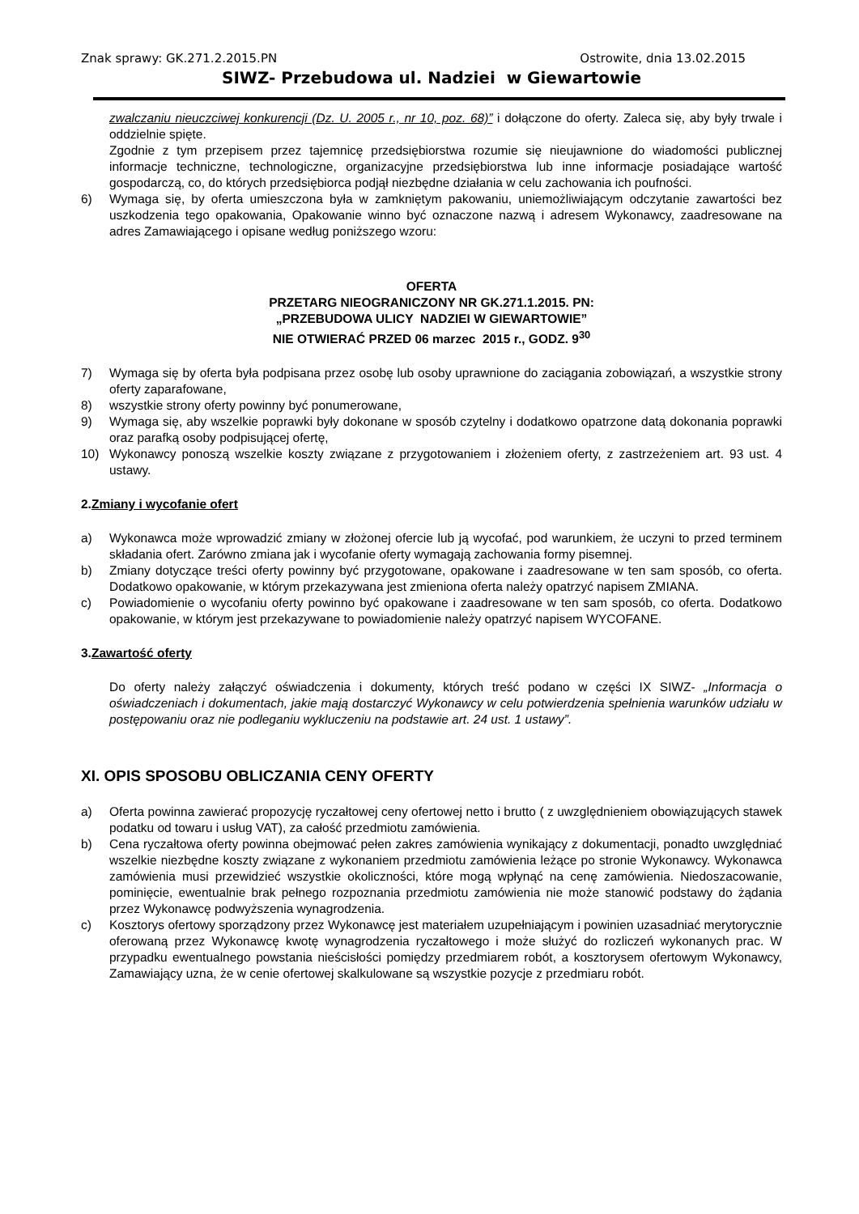Znak sprawy: GK.271.2.2015.PN Ostrowite, dnia 13.02.2015
SIWZ- Przebudowa ul. Nadziei w Giewartowie
zwalczaniu nieuczciwej konkurencji (Dz. U. 2005 r., nr 10, poz. 68)” i dołączone do oferty. Zaleca się, aby były trwale i oddzielnie spięte.
Zgodnie z tym przepisem przez tajemnicę przedsiębiorstwa rozumie się nieujawnione do wiadomości publicznej informacje techniczne, technologiczne, organizacyjne przedsiębiorstwa lub inne informacje posiadające wartość gospodarczą, co, do których przedsiębiorca podjął niezbędne działania w celu zachowania ich poufności.
6) Wymaga się, by oferta umieszczona była w zamkniętym pakowaniu, uniemożliwiającym odczytanie zawartości bez uszkodzenia tego opakowania, Opakowanie winno być oznaczone nazwą i adresem Wykonawcy, zaadresowane na adres Zamawiającego i opisane według poniższego wzoru:
OFERTA
PRZETARG NIEOGRANICZONY NR GK.271.1.2015. PN:
„PRZEBUDOWA ULICY NADZIEI W GIEWARTOWIE”
NIE OTWIERAĆ PRZED 06 marzec 2015 r., GODZ. 9<sup>30</sup>
7) Wymaga się by oferta była podpisana przez osobę lub osoby uprawnione do zaciągania zobowiązań, a wszystkie strony oferty zaparafowane,
8) wszystkie strony oferty powinny być ponumerowane,
9) Wymaga się, aby wszelkie poprawki były dokonane w sposób czytelny i dodatkowo opatrzone datą dokonania poprawki oraz parafką osoby podpisującej ofertę,
10) Wykonawcy ponoszą wszelkie koszty związane z przygotowaniem i złożeniem oferty, z zastrzeżeniem art. 93 ust. 4 ustawy.
2.Zmiany i wycofanie ofert
a) Wykonawca może wprowadzić zmiany w złożonej ofercie lub ją wycofać, pod warunkiem, że uczyni to przed terminem składania ofert. Zarówno zmiana jak i wycofanie oferty wymagają zachowania formy pisemnej.
b) Zmiany dotyczące treści oferty powinny być przygotowane, opakowane i zaadresowane w ten sam sposób, co oferta. Dodatkowo opakowanie, w którym przekazywana jest zmieniona oferta należy opatrzyć napisem ZMIANA.
c) Powiadomienie o wycofaniu oferty powinno być opakowane i zaadresowane w ten sam sposób, co oferta. Dodatkowo opakowanie, w którym jest przekazywane to powiadomienie należy opatrzyć napisem WYCOFANE.
3.Zawartość oferty
Do oferty należy załączyć oświadczenia i dokumenty, których treść podano w części IX SIWZ- „Informacja o oświadczeniach i dokumentach, jakie mają dostarczyć Wykonawcy w celu potwierdzenia spełnienia warunków udziału w postępowaniu oraz nie podleganiu wykluczeniu na podstawie art. 24 ust. 1 ustawy”.
XI. OPIS SPOSOBU OBLICZANIA CENY OFERTY
a) Oferta powinna zawierać propozycję ryczałtowej ceny ofertowej netto i brutto ( z uwzględnieniem obowiązujących stawek podatku od towaru i usług VAT), za całość przedmiotu zamówienia.
b) Cena ryczałtowa oferty powinna obejmować pełen zakres zamówienia wynikający z dokumentacji, ponadto uwzględniać wszelkie niezbędne koszty związane z wykonaniem przedmiotu zamówienia leżące po stronie Wykonawcy. Wykonawca zamówienia musi przewidzieć wszystkie okoliczności, które mogą wpłynąć na cenę zamówienia. Niedoszacowanie, pominięcie, ewentualnie brak pełnego rozpoznania przedmiotu zamówienia nie może stanowić podstawy do żądania przez Wykonawcę podwyższenia wynagrodzenia.
c) Kosztorys ofertowy sporządzony przez Wykonawcę jest materiałem uzupełniającym i powinien uzasadniać merytorycznie oferowaną przez Wykonawcę kwotę wynagrodzenia ryczałtowego i może służyć do rozliczeń wykonanych prac. W przypadku ewentualnego powstania nieścisłości pomiędzy przedmiarem robót, a kosztorysem ofertowym Wykonawcy, Zamawiający uzna, że w cenie ofertowej skalkulowane są wszystkie pozycje z przedmiaru robót.